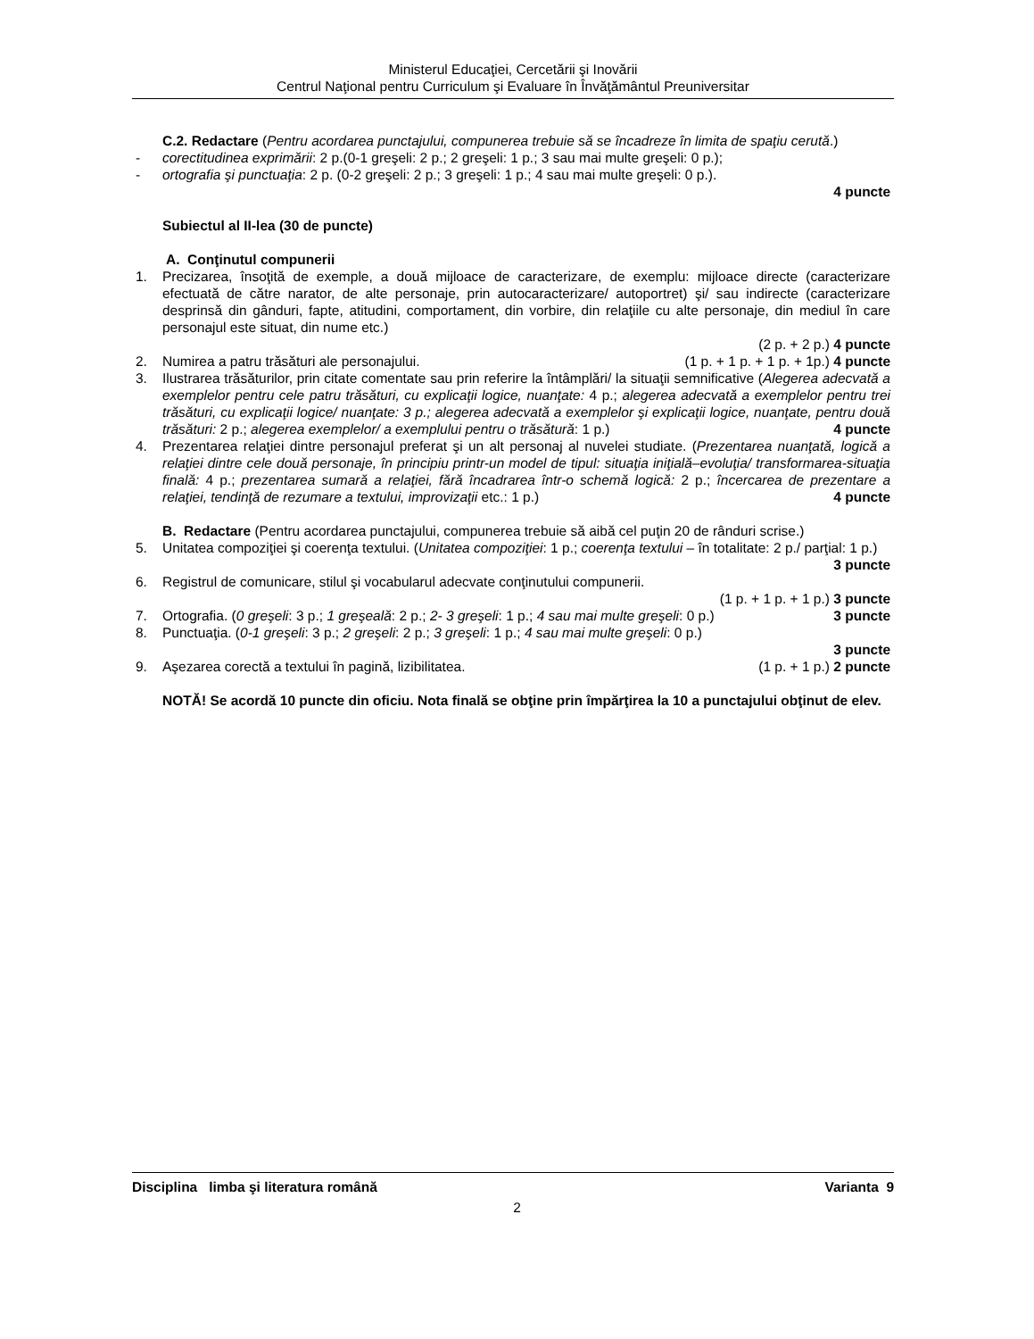Ministerul Educaţiei, Cercetării şi Inovării
Centrul Naţional pentru Curriculum şi Evaluare în Învăţământul Preuniversitar
C.2. Redactare (Pentru acordarea punctajului, compunerea trebuie să se încadreze în limita de spaţiu cerută.)
- corectitudinea exprimării: 2 p.(0-1 greşeli: 2 p.; 2 greşeli: 1 p.; 3 sau mai multe greşeli: 0 p.);
- ortografia şi punctuaţia: 2 p. (0-2 greşeli: 2 p.; 3 greşeli: 1 p.; 4 sau mai multe greşeli: 0 p.).
4 puncte
Subiectul al II-lea (30 de puncte)
A. Conţinutul compunerii
1. Precizarea, însoţită de exemple, a două mijloace de caracterizare, de exemplu: mijloace directe (caracterizare efectuată de către narator, de alte personaje, prin autocaracterizare/ autoportret) şi/ sau indirecte (caracterizare desprinsă din gânduri, fapte, atitudini, comportament, din vorbire, din relaţiile cu alte personaje, din mediul în care personajul este situat, din nume etc.)
(2 p. + 2 p.) 4 puncte
2. Numirea a patru trăsături ale personajului. (1 p. + 1 p. + 1 p. + 1p.) 4 puncte
3. Ilustrarea trăsăturilor, prin citate comentate sau prin referire la întâmplări/ la situaţii semnificative (Alegerea adecvată a exemplelor pentru cele patru trăsături, cu explicaţii logice, nuanţate: 4 p.; alegerea adecvată a exemplelor pentru trei trăsături, cu explicaţii logice/ nuanţate: 3 p.; alegerea adecvată a exemplelor şi explicaţii logice, nuanţate, pentru două trăsături: 2 p.; alegerea exemplelor/ a exemplului pentru o trăsătură: 1 p.) 4 puncte
4. Prezentarea relaţiei dintre personajul preferat şi un alt personaj al nuvelei studiate. (Prezentarea nuanţată, logică a relaţiei dintre cele două personaje, în principiu printr-un model de tipul: situaţia iniţială–evoluţia/ transformarea-situaţia finală: 4 p.; prezentarea sumară a relaţiei, fără încadrarea într-o schemă logică: 2 p.; încercarea de prezentare a relaţiei, tendinţă de rezumare a textului, improvizaţii etc.: 1 p.) 4 puncte
B. Redactare (Pentru acordarea punctajului, compunerea trebuie să aibă cel puţin 20 de rânduri scrise.)
5. Unitatea compoziţiei şi coerenţa textului. (Unitatea compoziţiei: 1 p.; coerenţa textului – în totalitate: 2 p./ parţial: 1 p.) 3 puncte
6. Registrul de comunicare, stilul şi vocabularul adecvate conţinutului compunerii.
(1 p. + 1 p. + 1 p.) 3 puncte
7. Ortografia. (0 greşeli: 3 p.; 1 greşeală: 2 p.; 2- 3 greşeli: 1 p.; 4 sau mai multe greşeli: 0 p.) 3 puncte
8. Punctuaţia. (0-1 greşeli: 3 p.; 2 greşeli: 2 p.; 3 greşeli: 1 p.; 4 sau mai multe greşeli: 0 p.)
3 puncte
9. Aşezarea corectă a textului în pagină, lizibilitatea. (1 p. + 1 p.) 2 puncte
NOTĂ! Se acordă 10 puncte din oficiu. Nota finală se obţine prin împărţirea la 10 a punctajului obţinut de elev.
Disciplina limba şi literatura română Varianta 9
2